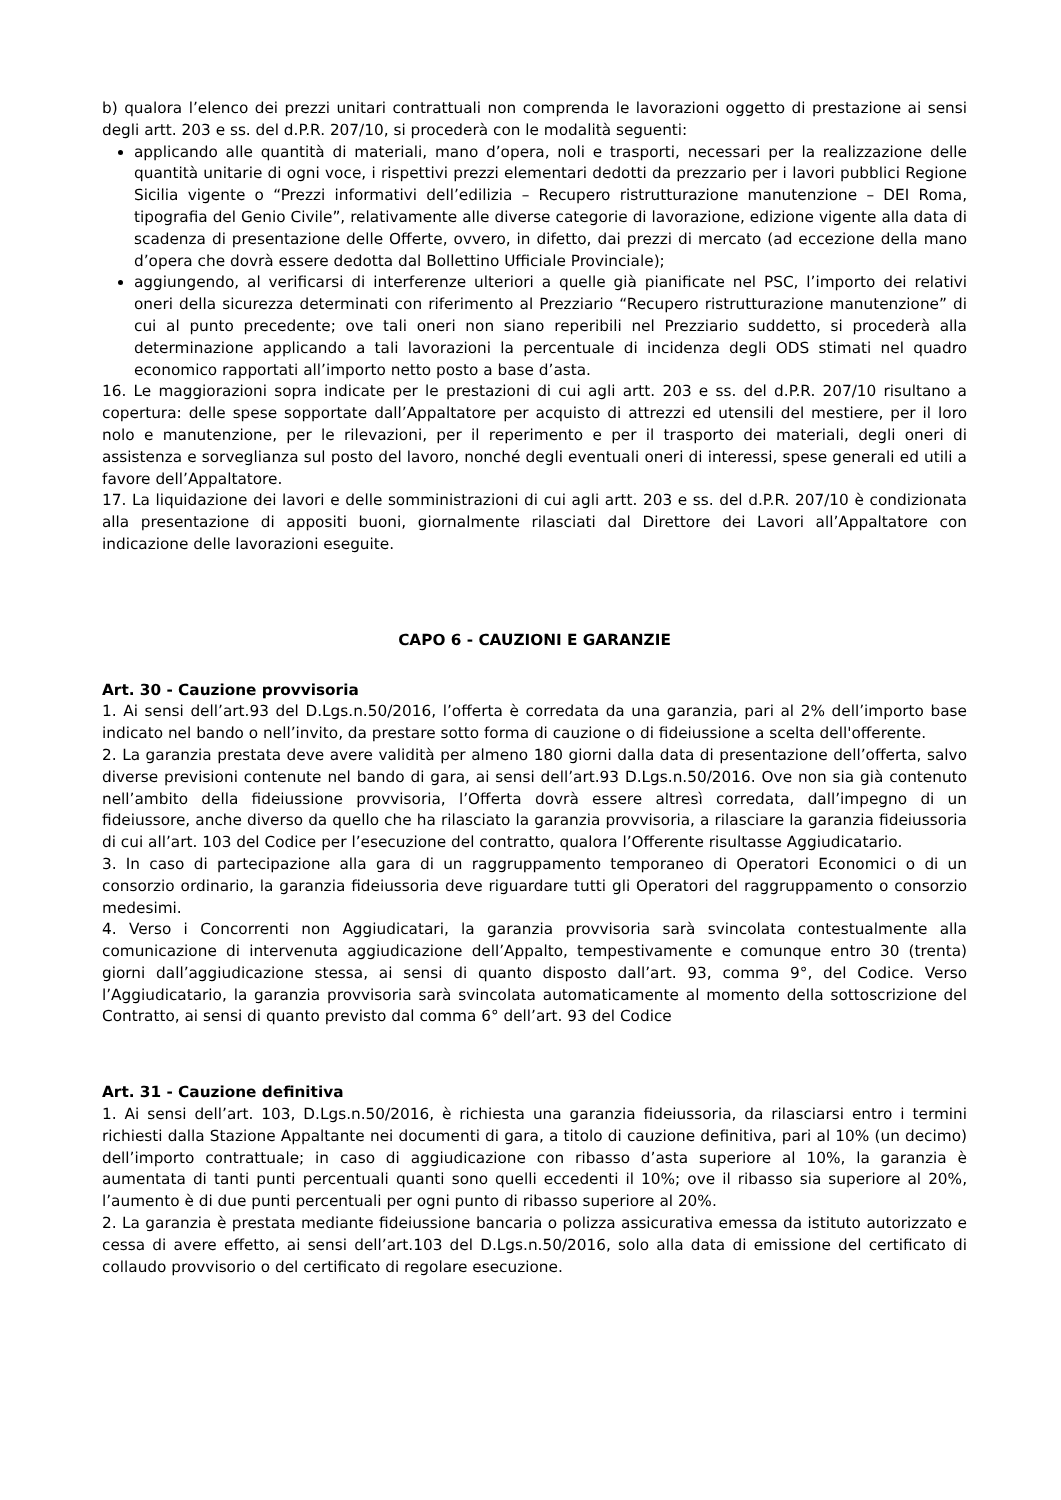b) qualora l’elenco dei prezzi unitari contrattuali non comprenda le lavorazioni oggetto di prestazione ai sensi degli artt. 203 e ss. del d.P.R. 207/10, si procederà con le modalità seguenti:
applicando alle quantità di materiali, mano d’opera, noli e trasporti, necessari per la realizzazione delle quantità unitarie di ogni voce, i rispettivi prezzi elementari dedotti da prezzario per i lavori pubblici Regione Sicilia vigente o “Prezzi informativi dell’edilizia – Recupero ristrutturazione manutenzione – DEI Roma, tipografia del Genio Civile”, relativamente alle diverse categorie di lavorazione, edizione vigente alla data di scadenza di presentazione delle Offerte, ovvero, in difetto, dai prezzi di mercato (ad eccezione della mano d’opera che dovrà essere dedotta dal Bollettino Ufficiale Provinciale);
aggiungendo, al verificarsi di interferenze ulteriori a quelle già pianificate nel PSC, l’importo dei relativi oneri della sicurezza determinati con riferimento al Prezziario “Recupero ristrutturazione manutenzione” di cui al punto precedente; ove tali oneri non siano reperibili nel Prezziario suddetto, si procederà alla determinazione applicando a tali lavorazioni la percentuale di incidenza degli ODS stimati nel quadro economico rapportati all’importo netto posto a base d’asta.
16. Le maggiorazioni sopra indicate per le prestazioni di cui agli artt. 203 e ss. del d.P.R. 207/10 risultano a copertura: delle spese sopportate dall’Appaltatore per acquisto di attrezzi ed utensili del mestiere, per il loro nolo e manutenzione, per le rilevazioni, per il reperimento e per il trasporto dei materiali, degli oneri di assistenza e sorveglianza sul posto del lavoro, nonché degli eventuali oneri di interessi, spese generali ed utili a favore dell’Appaltatore.
17. La liquidazione dei lavori e delle somministrazioni di cui agli artt. 203 e ss. del d.P.R. 207/10 è condizionata alla presentazione di appositi buoni, giornalmente rilasciati dal Direttore dei Lavori all’Appaltatore con indicazione delle lavorazioni eseguite.
CAPO 6 - CAUZIONI E GARANZIE
Art. 30 - Cauzione provvisoria
1. Ai sensi dell’art.93 del D.Lgs.n.50/2016, l’offerta è corredata da una garanzia, pari al 2% dell’importo base indicato nel bando o nell’invito, da prestare sotto forma di cauzione o di fideiussione a scelta dell'offerente.
2. La garanzia prestata deve avere validità per almeno 180 giorni dalla data di presentazione dell’offerta, salvo diverse previsioni contenute nel bando di gara, ai sensi dell’art.93 D.Lgs.n.50/2016. Ove non sia già contenuto nell’ambito della fideiussione provvisoria, l’Offerta dovrà essere altresì corredata, dall’impegno di un fideiussore, anche diverso da quello che ha rilasciato la garanzia provvisoria, a rilasciare la garanzia fideiussoria di cui all’art. 103 del Codice per l’esecuzione del contratto, qualora l’Offerente risultasse Aggiudicatario.
3. In caso di partecipazione alla gara di un raggruppamento temporaneo di Operatori Economici o di un consorzio ordinario, la garanzia fideiussoria deve riguardare tutti gli Operatori del raggruppamento o consorzio medesimi.
4. Verso i Concorrenti non Aggiudicatari, la garanzia provvisoria sarà svincolata contestualmente alla comunicazione di intervenuta aggiudicazione dell’Appalto, tempestivamente e comunque entro 30 (trenta) giorni dall’aggiudicazione stessa, ai sensi di quanto disposto dall’art. 93, comma 9°, del Codice. Verso l’Aggiudicatario, la garanzia provvisoria sarà svincolata automaticamente al momento della sottoscrizione del Contratto, ai sensi di quanto previsto dal comma 6° dell’art. 93 del Codice
Art. 31 - Cauzione definitiva
1. Ai sensi dell’art. 103, D.Lgs.n.50/2016, è richiesta una garanzia fideiussoria, da rilasciarsi entro i termini richiesti dalla Stazione Appaltante nei documenti di gara, a titolo di cauzione definitiva, pari al 10% (un decimo) dell’importo contrattuale; in caso di aggiudicazione con ribasso d’asta superiore al 10%, la garanzia è aumentata di tanti punti percentuali quanti sono quelli eccedenti il 10%; ove il ribasso sia superiore al 20%, l’aumento è di due punti percentuali per ogni punto di ribasso superiore al 20%.
2. La garanzia è prestata mediante fideiussione bancaria o polizza assicurativa emessa da istituto autorizzato e cessa di avere effetto, ai sensi dell’art.103 del D.Lgs.n.50/2016, solo alla data di emissione del certificato di collaudo provvisorio o del certificato di regolare esecuzione.